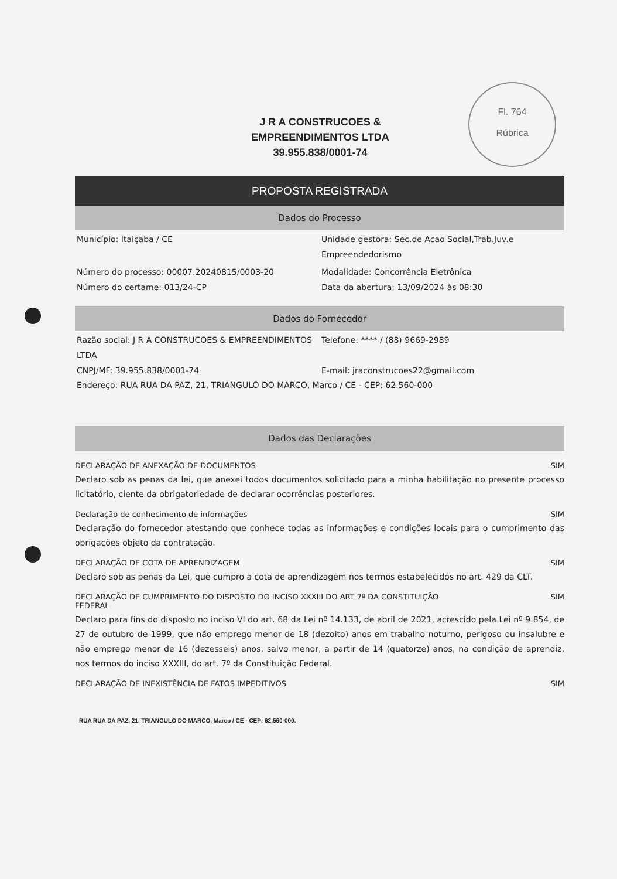Fl. 764
Rúbrica
J R A CONSTRUCOES &
EMPREENDIMENTOS LTDA
39.955.838/0001-74
PROPOSTA REGISTRADA
Dados do Processo
Município: Itaiçaba / CE Unidade gestora: Sec.de Acao Social,Trab.Juv.e Empreendedorismo
Número do processo: 00007.20240815/0003-20
Número do certame: 013/24-CP
Modalidade: Concorrência Eletrônica
Data da abertura: 13/09/2024 às 08:30
Dados do Fornecedor
Razão social: J R A CONSTRUCOES & EMPREENDIMENTOS LTDA
CNPJ/MF: 39.955.838/0001-74
Telefone: **** / (88) 9669-2989
E-mail: jraconstrucoes22@gmail.com
Endereço: RUA RUA DA PAZ, 21, TRIANGULO DO MARCO, Marco / CE - CEP: 62.560-000
Dados das Declarações
DECLARAÇÃO DE ANEXAÇÃO DE DOCUMENTOS SIM
Declaro sob as penas da lei, que anexei todos documentos solicitado para a minha habilitação no presente processo licitatório, ciente da obrigatoriedade de declarar ocorrências posteriores.
Declaração de conhecimento de informações SIM
Declaração do fornecedor atestando que conhece todas as informações e condições locais para o cumprimento das obrigações objeto da contratação.
DECLARAÇÃO DE COTA DE APRENDIZAGEM SIM
Declaro sob as penas da Lei, que cumpro a cota de aprendizagem nos termos estabelecidos no art. 429 da CLT.
DECLARAÇÃO DE CUMPRIMENTO DO DISPOSTO DO INCISO XXXIII DO ART 7º DA CONSTITUIÇÃO
FEDERAL SIM
Declaro para fins do disposto no inciso VI do art. 68 da Lei nº 14.133, de abril de 2021, acrescido pela Lei nº 9.854, de 27 de outubro de 1999, que não emprego menor de 18 (dezoito) anos em trabalho noturno, perigoso ou insalubre e não emprego menor de 16 (dezesseis) anos, salvo menor, a partir de 14 (quatorze) anos, na condição de aprendiz, nos termos do inciso XXXIII, do art. 7º da Constituição Federal.
DECLARAÇÃO DE INEXISTÊNCIA DE FATOS IMPEDITIVOS SIM
RUA RUA DA PAZ, 21, TRIANGULO DO MARCO, Marco / CE - CEP: 62.560-000.